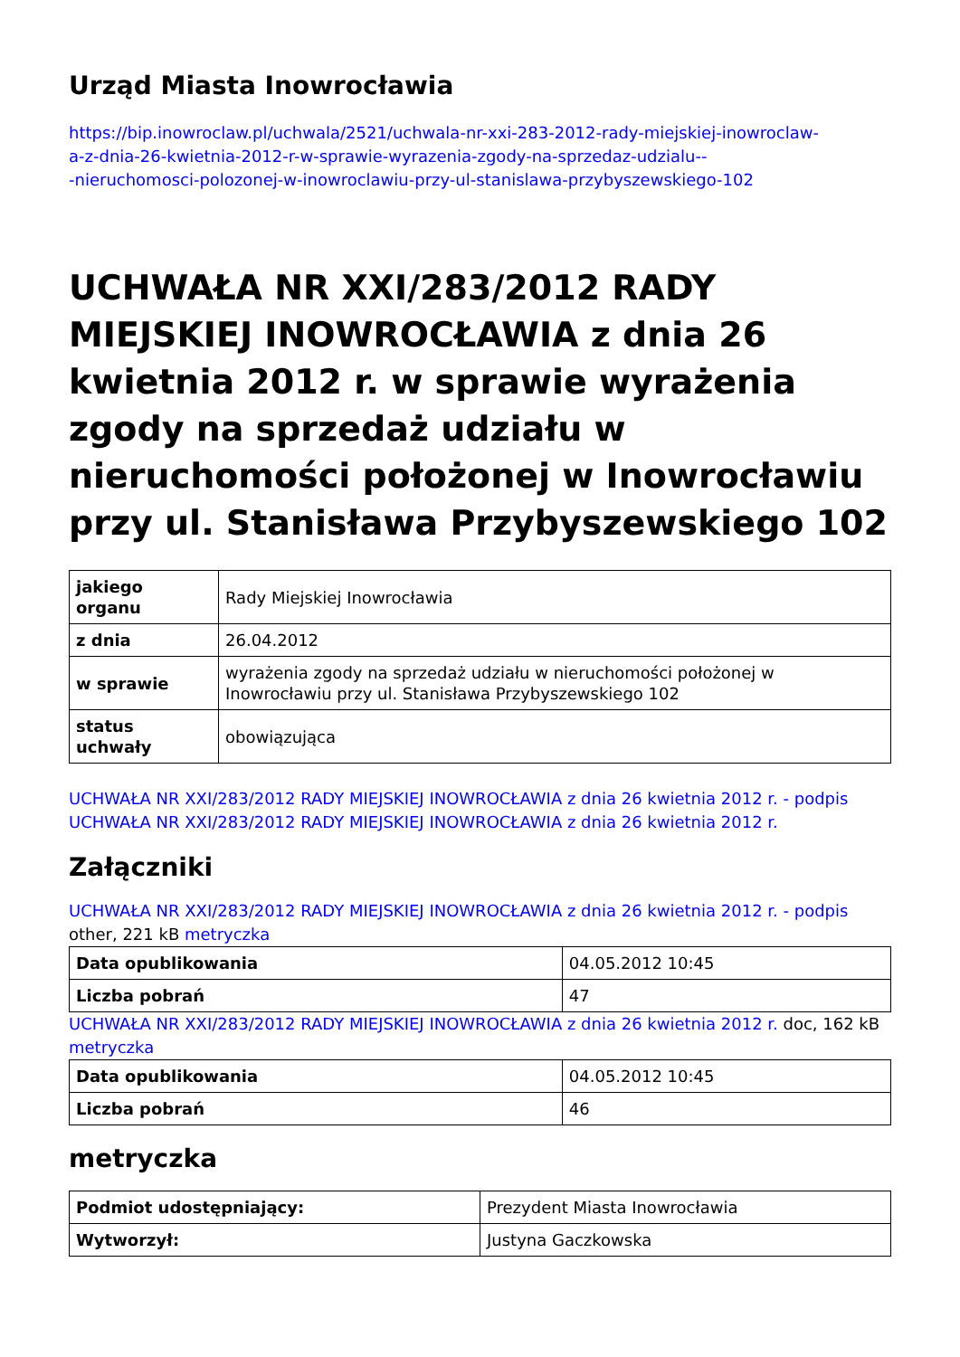Urząd Miasta Inowrocławia
https://bip.inowroclaw.pl/uchwala/2521/uchwala-nr-xxi-283-2012-rady-miejskiej-inowroclaw-
a-z-dnia-26-kwietnia-2012-r-w-sprawie-wyrazenia-zgody-na-sprzedaz-udzialu--
-nieruchomosci-polozonej-w-inowroclawiu-przy-ul-stanislawa-przybyszewskiego-102
UCHWAŁA NR XXI/283/2012 RADY MIEJSKIEJ INOWROCŁAWIA z dnia 26 kwietnia 2012 r. w sprawie wyrażenia zgody na sprzedaż udziału w nieruchomości położonej w Inowrocławiu przy ul. Stanisława Przybyszewskiego 102
| jakiego organu | Rady Miejskiej Inowrocławia |
| z dnia | 26.04.2012 |
| w sprawie | wyrażenia zgody na sprzedaż udziału w nieruchomości położonej w Inowrocławiu przy ul. Stanisława Przybyszewskiego 102 |
| status uchwały | obowiązująca |
UCHWAŁA NR XXI/283/2012 RADY MIEJSKIEJ INOWROCŁAWIA z dnia 26 kwietnia 2012 r. - podpis
UCHWAŁA NR XXI/283/2012 RADY MIEJSKIEJ INOWROCŁAWIA z dnia 26 kwietnia 2012 r.
Załączniki
UCHWAŁA NR XXI/283/2012 RADY MIEJSKIEJ INOWROCŁAWIA z dnia 26 kwietnia 2012 r. - podpis other, 221 kB metryczka
| Data opublikowania | 04.05.2012 10:45 |
| Liczba pobrań | 47 |
UCHWAŁA NR XXI/283/2012 RADY MIEJSKIEJ INOWROCŁAWIA z dnia 26 kwietnia 2012 r. doc, 162 kB metryczka
| Data opublikowania | 04.05.2012 10:45 |
| Liczba pobrań | 46 |
metryczka
| Podmiot udostępniający: | Prezydent Miasta Inowrocławia |
| Wytworzył: | Justyna Gaczkowska |